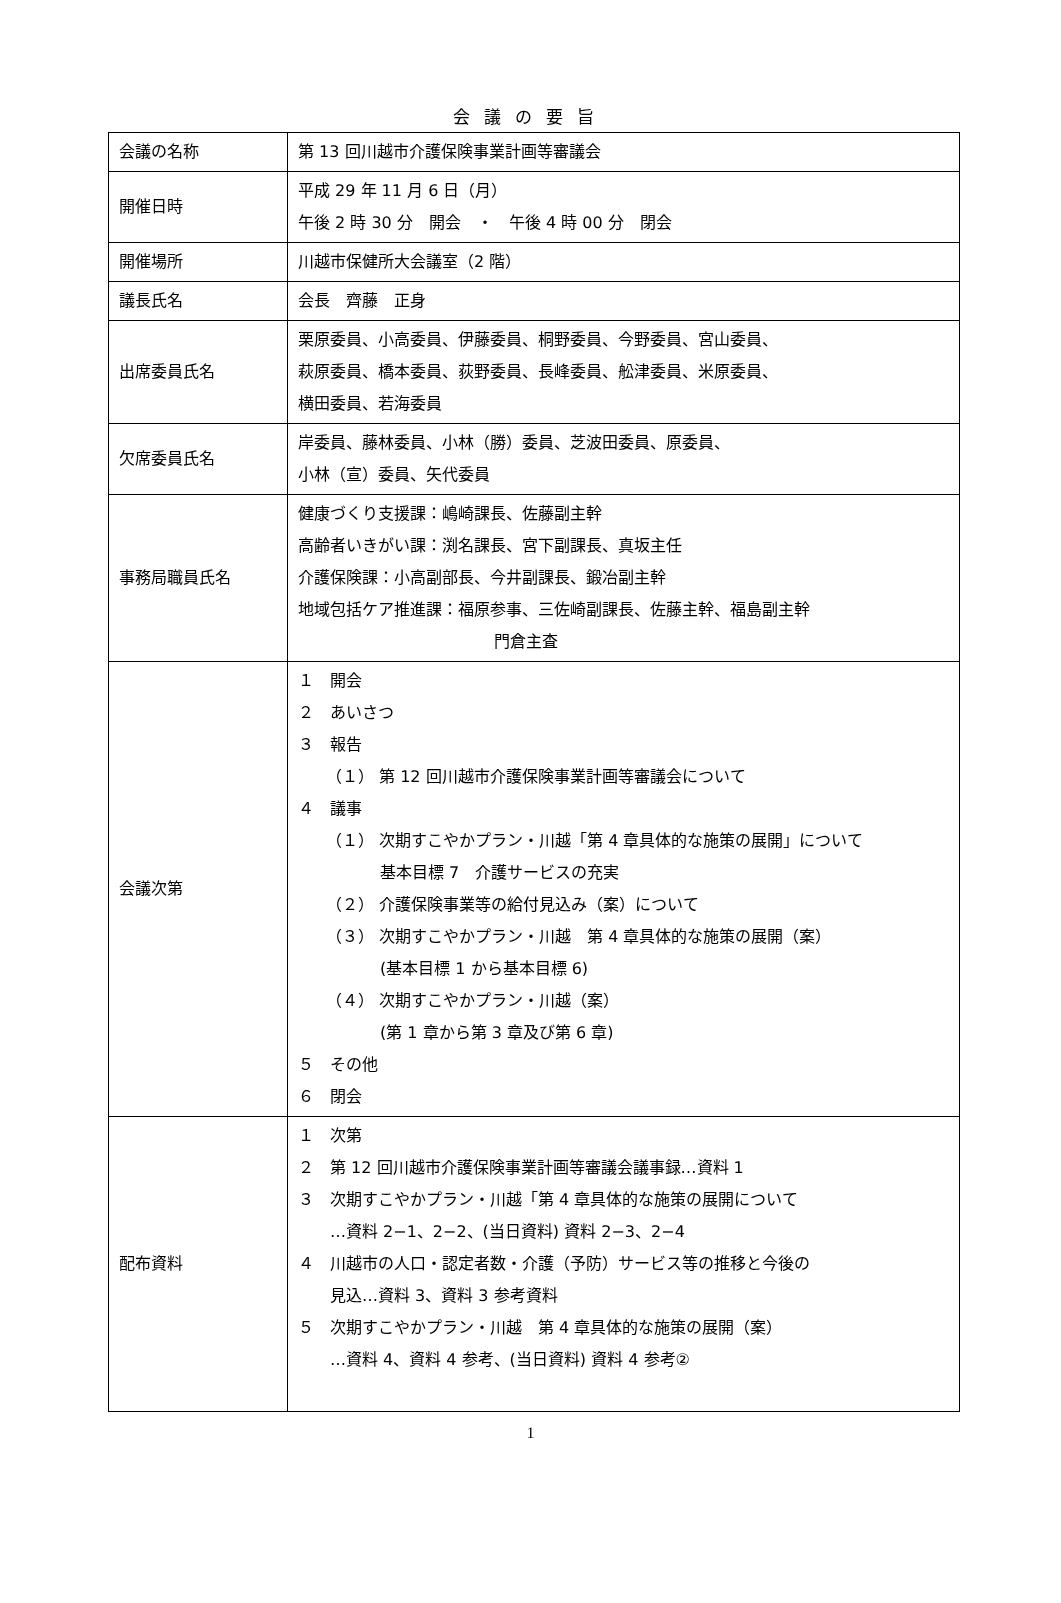会議の要旨
| 会議の名称 | 第 13 回川越市介護保険事業計画等審議会 |
| 開催日時 | 平成 29 年 11 月 6 日（月） 午後 2 時 30 分 開会 ・ 午後 4 時 00 分 閉会 |
| 開催場所 | 川越市保健所大会議室（2 階） |
| 議長氏名 | 会長 齊藤 正身 |
| 出席委員氏名 | 栗原委員、小高委員、伊藤委員、桐野委員、今野委員、宮山委員、 萩原委員、橋本委員、荻野委員、長峰委員、舩津委員、米原委員、 横田委員、若海委員 |
| 欠席委員氏名 | 岸委員、藤林委員、小林（勝）委員、芝波田委員、原委員、 小林（宣）委員、矢代委員 |
| 事務局職員氏名 | 健康づくり支援課：嶋崎課長、佐藤副主幹 高齢者いきがい課：渕名課長、宮下副課長、真坂主任 介護保険課：小高副部長、今井副課長、鍛冶副主幹 地域包括ケア推進課：福原参事、三佐崎副課長、佐藤主幹、福島副主幹 門倉主査 |
| 会議次第 | １ 開会 ２ あいさつ ３ 報告 （１） 第 12 回川越市介護保険事業計画等審議会について ４ 議事 （１） 次期すこやかプラン・川越「第 4 章具体的な施策の展開」について 基本目標 7 介護サービスの充実 （２） 介護保険事業等の給付見込み（案）について （３） 次期すこやかプラン・川越 第 4 章具体的な施策の展開（案） (基本目標 1 から基本目標 6) （４） 次期すこやかプラン・川越（案） (第 1 章から第 3 章及び第 6 章) ５ その他 ６ 閉会 |
| 配布資料 | １ 次第 ２ 第 12 回川越市介護保険事業計画等審議会議事録…資料 1 ３ 次期すこやかプラン・川越「第 4 章具体的な施策の展開について …資料 2−1、2−2、(当日資料) 資料 2−3、2−4 ４ 川越市の人口・認定者数・介護（予防）サービス等の推移と今後の 見込…資料 3、資料 3 参考資料 ５ 次期すこやかプラン・川越 第 4 章具体的な施策の展開（案） …資料 4、資料 4 参考、(当日資料) 資料 4 参考② |
1